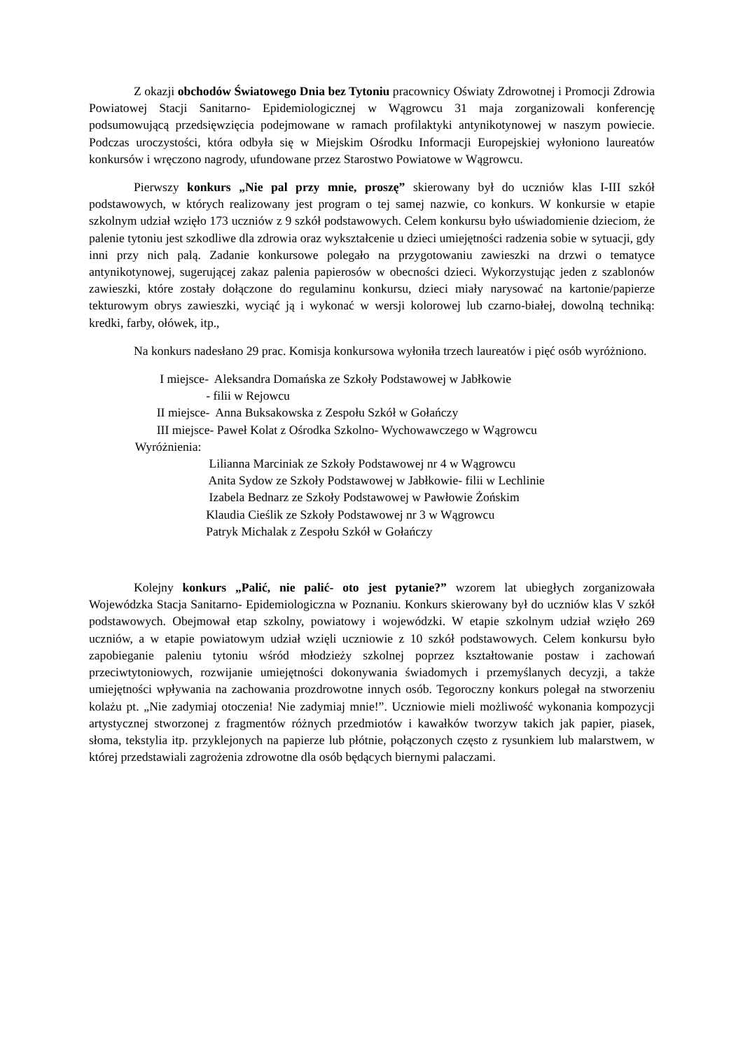Z okazji obchodów Światowego Dnia bez Tytoniu pracownicy Oświaty Zdrowotnej i Promocji Zdrowia Powiatowej Stacji Sanitarno- Epidemiologicznej w Wągrowcu 31 maja zorganizowali konferencję podsumowującą przedsięwzięcia podejmowane w ramach profilaktyki antynikotynowej w naszym powiecie. Podczas uroczystości, która odbyła się w Miejskim Ośrodku Informacji Europejskiej wyłoniono laureatów konkursów i wręczono nagrody, ufundowane przez Starostwo Powiatowe w Wągrowcu.
Pierwszy konkurs „Nie pal przy mnie, proszę” skierowany był do uczniów klas I-III szkół podstawowych, w których realizowany jest program o tej samej nazwie, co konkurs. W konkursie w etapie szkolnym udział wzięło 173 uczniów z 9 szkół podstawowych. Celem konkursu było uświadomienie dzieciom, że palenie tytoniu jest szkodliwe dla zdrowia oraz wykształcenie u dzieci umiejętności radzenia sobie w sytuacji, gdy inni przy nich palą. Zadanie konkursowe polegało na przygotowaniu zawieszki na drzwi o tematyce antynikotynowej, sugerującej zakaz palenia papierosów w obecności dzieci. Wykorzystując jeden z szablonów zawieszki, które zostały dołączone do regulaminu konkursu, dzieci miały narysować na kartonie/papierze tekturowym obrys zawieszki, wyciąć ją i wykonać w wersji kolorowej lub czarno-białej, dowolną techniką: kredki, farby, ołówek, itp.,
Na konkurs nadesłano 29 prac. Komisja konkursowa wyłoniła trzech laureatów i pięć osób wyróżniono.
I miejsce- Aleksandra Domańska ze Szkoły Podstawowej w Jabłkowie
- filii w Rejowcu
II miejsce- Anna Buksakowska z Zespołu Szkół w Gołańczy
III miejsce- Paweł Kolat z Ośrodka Szkolno- Wychowawczego w Wągrowcu
Wyróżnienia:
Lilianna Marciniak ze Szkoły Podstawowej nr 4 w Wągrowcu
Anita Sydow ze Szkoły Podstawowej w Jabłkowie- filii w Lechlinie
Izabela Bednarz ze Szkoły Podstawowej w Pawłowie Żońskim
Klaudia Cieślik ze Szkoły Podstawowej nr 3 w Wągrowcu
Patryk Michalak z Zespołu Szkół w Gołańczy
Kolejny konkurs „Palić, nie palić- oto jest pytanie?” wzorem lat ubiegłych zorganizowała Wojewódzka Stacja Sanitarno- Epidemiologiczna w Poznaniu. Konkurs skierowany był do uczniów klas V szkół podstawowych. Obejmował etap szkolny, powiatowy i wojewódzki. W etapie szkolnym udział wzięło 269 uczniów, a w etapie powiatowym udział wzięli uczniowie z 10 szkół podstawowych. Celem konkursu było zapobieganie paleniu tytoniu wśród młodzieży szkolnej poprzez kształtowanie postaw i zachowań przeciwtytoniowych, rozwijanie umiejętności dokonywania świadomych i przemyślanych decyzji, a także umiejętności wpływania na zachowania prozdrowotne innych osób. Tegoroczny konkurs polegał na stworzeniu kolażu pt. „Nie zadymiaj otoczenia! Nie zadymiaj mnie!”. Uczniowie mieli możliwość wykonania kompozycji artystycznej stworzonej z fragmentów różnych przedmiotów i kawałków tworzyw takich jak papier, piasek, słoma, tekstylia itp. przyklejonych na papierze lub płótnie, połączonych często z rysunkiem lub malarstwem, w której przedstawiali zagrożenia zdrowotne dla osób będących biernymi palaczami.